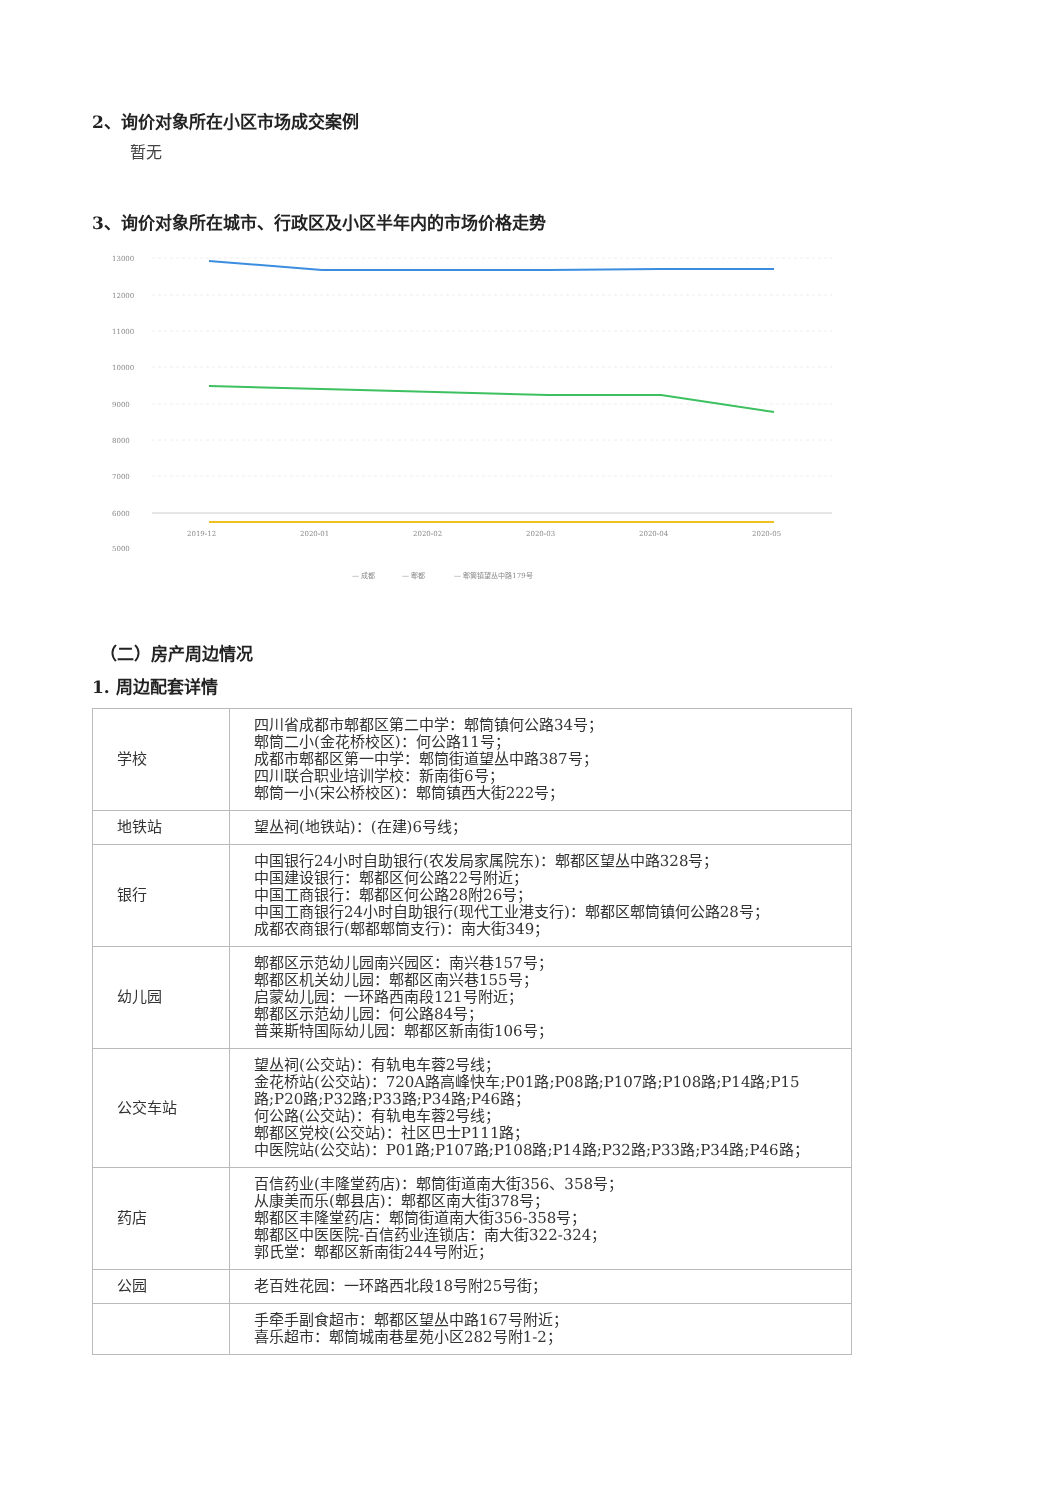2、询价对象所在小区市场成交案例
暂无
3、询价对象所在城市、行政区及小区半年内的市场价格走势
13000
12000
11000
10000
9000
8000
7000
6000
5000
2019-12
2020-01
2020-02
2020-03
2020-04
2020-05
— 成都
— 郫都
— 郫筒镇望丛中路179号
（二）房产周边情况
1. 周边配套详情
| 学校 | 四川省成都市郫都区第二中学：郫筒镇何公路34号； 郫筒二小(金花桥校区)：何公路11号； 成都市郫都区第一中学：郫筒街道望丛中路387号； 四川联合职业培训学校：新南街6号； 郫筒一小(宋公桥校区)：郫筒镇西大街222号； |
| 地铁站 | 望丛祠(地铁站)：(在建)6号线； |
| 银行 | 中国银行24小时自助银行(农发局家属院东)：郫都区望丛中路328号； 中国建设银行：郫都区何公路22号附近； 中国工商银行：郫都区何公路28附26号； 中国工商银行24小时自助银行(现代工业港支行)：郫都区郫筒镇何公路28号； 成都农商银行(郫都郫筒支行)：南大街349； |
| 幼儿园 | 郫都区示范幼儿园南兴园区：南兴巷157号； 郫都区机关幼儿园：郫都区南兴巷155号； 启蒙幼儿园：一环路西南段121号附近； 郫都区示范幼儿园：何公路84号； 普莱斯特国际幼儿园：郫都区新南街106号； |
| 公交车站 | 望丛祠(公交站)：有轨电车蓉2号线； 金花桥站(公交站)：720A路高峰快车;P01路;P08路;P107路;P108路;P14路;P15路;P20路;P32路;P33路;P34路;P46路； 何公路(公交站)：有轨电车蓉2号线； 郫都区党校(公交站)：社区巴士P111路； 中医院站(公交站)：P01路;P107路;P108路;P14路;P32路;P33路;P34路;P46路； |
| 药店 | 百信药业(丰隆堂药店)：郫筒街道南大街356、358号； 从康美而乐(郫县店)：郫都区南大街378号； 郫都区丰隆堂药店：郫筒街道南大街356-358号； 郫都区中医医院-百信药业连锁店：南大街322-324； 郭氏堂：郫都区新南街244号附近； |
| 公园 | 老百姓花园：一环路西北段18号附25号街； |
| | 手牵手副食超市：郫都区望丛中路167号附近； 喜乐超市：郫筒城南巷星苑小区282号附1-2； |